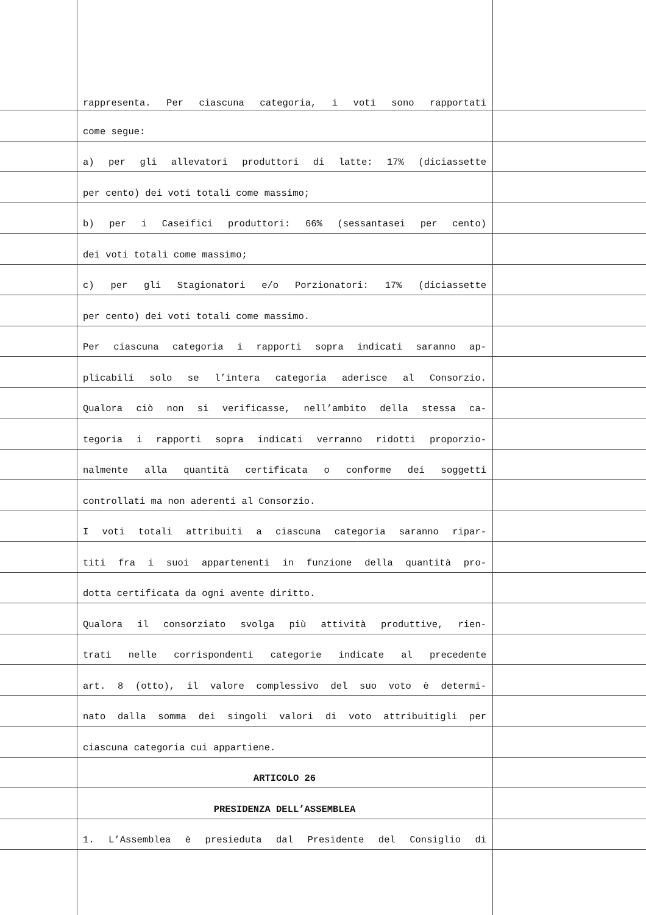rappresenta. Per ciascuna categoria, i voti sono rapportati
come segue:
a) per gli allevatori produttori di latte: 17% (diciassette
per cento) dei voti totali come massimo;
b) per i Caseifici produttori: 66% (sessantasei per cento)
dei voti totali come massimo;
c) per gli Stagionatori e/o Porzionatori: 17% (diciassette
per cento) dei voti totali come massimo.
Per ciascuna categoria i rapporti sopra indicati saranno ap-
plicabili solo se l’intera categoria aderisce al Consorzio.
Qualora ciò non si verificasse, nell’ambito della stessa ca-
tegoria i rapporti sopra indicati verranno ridotti proporzio-
nalmente alla quantità certificata o conforme dei soggetti
controllati ma non aderenti al Consorzio.
I voti totali attribuiti a ciascuna categoria saranno ripar-
titi fra i suoi appartenenti in funzione della quantità pro-
dotta certificata da ogni avente diritto.
Qualora il consorziato svolga più attività produttive, rien-
trati nelle corrispondenti categorie indicate al precedente
art. 8 (otto), il valore complessivo del suo voto è determi-
nato dalla somma dei singoli valori di voto attribuitigli per
ciascuna categoria cui appartiene.
ARTICOLO 26
PRESIDENZA DELL’ASSEMBLEA
1. L’Assemblea è presieduta dal Presidente del Consiglio di